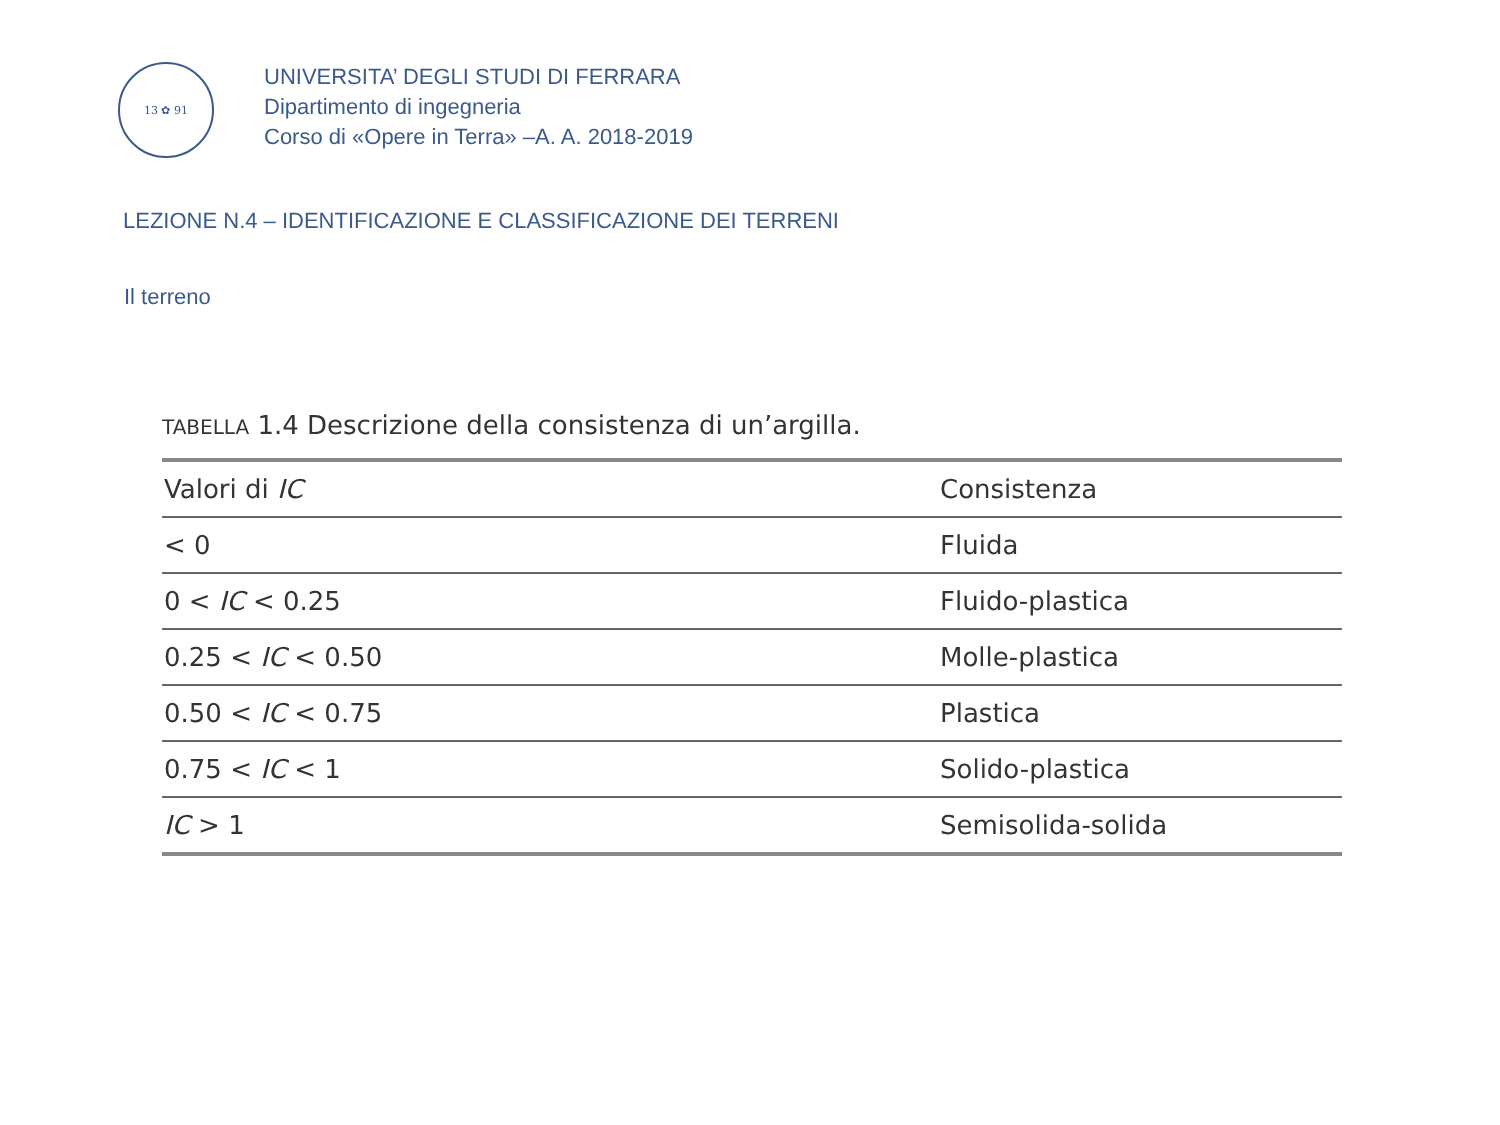13 ✿ 91
UNIVERSITA’ DEGLI STUDI DI FERRARA
Dipartimento di ingegneria
Corso di «Opere in Terra» –A. A. 2018-2019
LEZIONE N.4 – IDENTIFICAZIONE E CLASSIFICAZIONE DEI TERRENI
Il terreno
TABELLA 1.4 Descrizione della consistenza di un’argilla.
| Valori di IC | Consistenza |
| --- | --- |
| < 0 | Fluida |
| 0 < IC < 0.25 | Fluido-plastica |
| 0.25 < IC < 0.50 | Molle-plastica |
| 0.50 < IC < 0.75 | Plastica |
| 0.75 < IC < 1 | Solido-plastica |
| IC > 1 | Semisolida-solida |